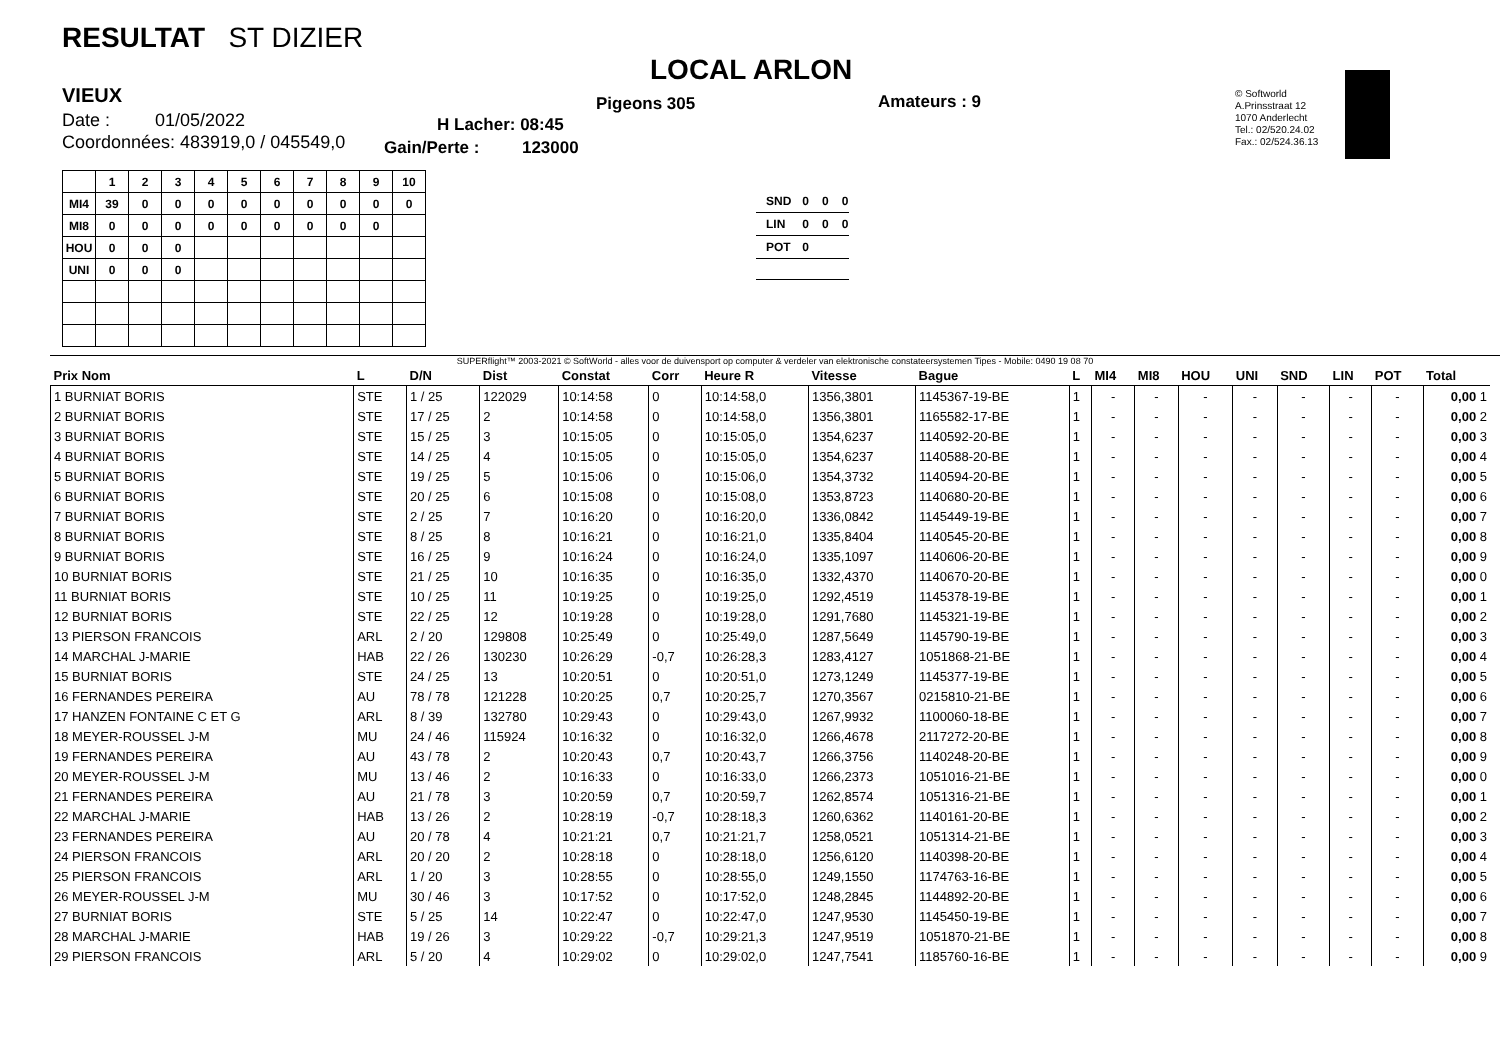RESULTAT ST DIZIER
VIEUX
Date : 01/05/2022
Coordonnées: 483919,0 / 045549,0
LOCAL ARLON
Pigeons 305 Amateurs : 9
H Lacher: 08:45
Gain/Perte : 123000
© Softworld
A.Prinsstraat 12
1070 Anderlecht
Tel.: 02/520.24.02
Fax.: 02/524.36.13
| | 1 | 2 | 3 | 4 | 5 | 6 | 7 | 8 | 9 | 10 |
| --- | --- | --- | --- | --- | --- | --- | --- | --- | --- | --- |
| MI4 | 39 | 0 | 0 | 0 | 0 | 0 | 0 | 0 | 0 | 0 |
| MI8 | 0 | 0 | 0 | 0 | 0 | 0 | 0 | 0 | 0 | |
| HOU | 0 | 0 | 0 | | | | | | | |
| UNI | 0 | 0 | 0 | | | | | | | |
| SND | 0 | 0 | 0 |
| LIN | 0 | 0 | 0 |
| POT | 0 | | |
SUPERflight™ 2003-2021 © SoftWorld - alles voor de duivensport op computer & verdeler van elektronische constateersystemen Tipes - Mobile: 0490 19 08 70
| Prix Nom | L | D/N | Dist | Constat | Corr | Heure R | Vitesse | Bague | L | MI4 | MI8 | HOU | UNI | SND | LIN | POT | Total |
| --- | --- | --- | --- | --- | --- | --- | --- | --- | --- | --- | --- | --- | --- | --- | --- | --- | --- |
| 1 BURNIAT BORIS | STE | 1 / 25 | 122029 | 10:14:58 | 0 | 10:14:58,0 | 1356,3801 | 1145367-19-BE | 1 | - | - | - | - | - | - | - | 0,00 1 |
| 2 BURNIAT BORIS | STE | 17 / 25 | 2 | 10:14:58 | 0 | 10:14:58,0 | 1356,3801 | 1165582-17-BE | 1 | - | - | - | - | - | - | - | 0,00 2 |
| 3 BURNIAT BORIS | STE | 15 / 25 | 3 | 10:15:05 | 0 | 10:15:05,0 | 1354,6237 | 1140592-20-BE | 1 | - | - | - | - | - | - | - | 0,00 3 |
| 4 BURNIAT BORIS | STE | 14 / 25 | 4 | 10:15:05 | 0 | 10:15:05,0 | 1354,6237 | 1140588-20-BE | 1 | - | - | - | - | - | - | - | 0,00 4 |
| 5 BURNIAT BORIS | STE | 19 / 25 | 5 | 10:15:06 | 0 | 10:15:06,0 | 1354,3732 | 1140594-20-BE | 1 | - | - | - | - | - | - | - | 0,00 5 |
| 6 BURNIAT BORIS | STE | 20 / 25 | 6 | 10:15:08 | 0 | 10:15:08,0 | 1353,8723 | 1140680-20-BE | 1 | - | - | - | - | - | - | - | 0,00 6 |
| 7 BURNIAT BORIS | STE | 2 / 25 | 7 | 10:16:20 | 0 | 10:16:20,0 | 1336,0842 | 1145449-19-BE | 1 | - | - | - | - | - | - | - | 0,00 7 |
| 8 BURNIAT BORIS | STE | 8 / 25 | 8 | 10:16:21 | 0 | 10:16:21,0 | 1335,8404 | 1140545-20-BE | 1 | - | - | - | - | - | - | - | 0,00 8 |
| 9 BURNIAT BORIS | STE | 16 / 25 | 9 | 10:16:24 | 0 | 10:16:24,0 | 1335,1097 | 1140606-20-BE | 1 | - | - | - | - | - | - | - | 0,00 9 |
| 10 BURNIAT BORIS | STE | 21 / 25 | 10 | 10:16:35 | 0 | 10:16:35,0 | 1332,4370 | 1140670-20-BE | 1 | - | - | - | - | - | - | - | 0,00 0 |
| 11 BURNIAT BORIS | STE | 10 / 25 | 11 | 10:19:25 | 0 | 10:19:25,0 | 1292,4519 | 1145378-19-BE | 1 | - | - | - | - | - | - | - | 0,00 1 |
| 12 BURNIAT BORIS | STE | 22 / 25 | 12 | 10:19:28 | 0 | 10:19:28,0 | 1291,7680 | 1145321-19-BE | 1 | - | - | - | - | - | - | - | 0,00 2 |
| 13 PIERSON FRANCOIS | ARL | 2 / 20 | 129808 | 10:25:49 | 0 | 10:25:49,0 | 1287,5649 | 1145790-19-BE | 1 | - | - | - | - | - | - | - | 0,00 3 |
| 14 MARCHAL J-MARIE | HAB | 22 / 26 | 130230 | 10:26:29 | -0,7 | 10:26:28,3 | 1283,4127 | 1051868-21-BE | 1 | - | - | - | - | - | - | - | 0,00 4 |
| 15 BURNIAT BORIS | STE | 24 / 25 | 13 | 10:20:51 | 0 | 10:20:51,0 | 1273,1249 | 1145377-19-BE | 1 | - | - | - | - | - | - | - | 0,00 5 |
| 16 FERNANDES PEREIRA | AU | 78 / 78 | 121228 | 10:20:25 | 0,7 | 10:20:25,7 | 1270,3567 | 0215810-21-BE | 1 | - | - | - | - | - | - | - | 0,00 6 |
| 17 HANZEN FONTAINE C ET G | ARL | 8 / 39 | 132780 | 10:29:43 | 0 | 10:29:43,0 | 1267,9932 | 1100060-18-BE | 1 | - | - | - | - | - | - | - | 0,00 7 |
| 18 MEYER-ROUSSEL J-M | MU | 24 / 46 | 115924 | 10:16:32 | 0 | 10:16:32,0 | 1266,4678 | 2117272-20-BE | 1 | - | - | - | - | - | - | - | 0,00 8 |
| 19 FERNANDES PEREIRA | AU | 43 / 78 | 2 | 10:20:43 | 0,7 | 10:20:43,7 | 1266,3756 | 1140248-20-BE | 1 | - | - | - | - | - | - | - | 0,00 9 |
| 20 MEYER-ROUSSEL J-M | MU | 13 / 46 | 2 | 10:16:33 | 0 | 10:16:33,0 | 1266,2373 | 1051016-21-BE | 1 | - | - | - | - | - | - | - | 0,00 0 |
| 21 FERNANDES PEREIRA | AU | 21 / 78 | 3 | 10:20:59 | 0,7 | 10:20:59,7 | 1262,8574 | 1051316-21-BE | 1 | - | - | - | - | - | - | - | 0,00 1 |
| 22 MARCHAL J-MARIE | HAB | 13 / 26 | 2 | 10:28:19 | -0,7 | 10:28:18,3 | 1260,6362 | 1140161-20-BE | 1 | - | - | - | - | - | - | - | 0,00 2 |
| 23 FERNANDES PEREIRA | AU | 20 / 78 | 4 | 10:21:21 | 0,7 | 10:21:21,7 | 1258,0521 | 1051314-21-BE | 1 | - | - | - | - | - | - | - | 0,00 3 |
| 24 PIERSON FRANCOIS | ARL | 20 / 20 | 2 | 10:28:18 | 0 | 10:28:18,0 | 1256,6120 | 1140398-20-BE | 1 | - | - | - | - | - | - | - | 0,00 4 |
| 25 PIERSON FRANCOIS | ARL | 1 / 20 | 3 | 10:28:55 | 0 | 10:28:55,0 | 1249,1550 | 1174763-16-BE | 1 | - | - | - | - | - | - | - | 0,00 5 |
| 26 MEYER-ROUSSEL J-M | MU | 30 / 46 | 3 | 10:17:52 | 0 | 10:17:52,0 | 1248,2845 | 1144892-20-BE | 1 | - | - | - | - | - | - | - | 0,00 6 |
| 27 BURNIAT BORIS | STE | 5 / 25 | 14 | 10:22:47 | 0 | 10:22:47,0 | 1247,9530 | 1145450-19-BE | 1 | - | - | - | - | - | - | - | 0,00 7 |
| 28 MARCHAL J-MARIE | HAB | 19 / 26 | 3 | 10:29:22 | -0,7 | 10:29:21,3 | 1247,9519 | 1051870-21-BE | 1 | - | - | - | - | - | - | - | 0,00 8 |
| 29 PIERSON FRANCOIS | ARL | 5 / 20 | 4 | 10:29:02 | 0 | 10:29:02,0 | 1247,7541 | 1185760-16-BE | 1 | - | - | - | - | - | - | - | 0,00 9 |